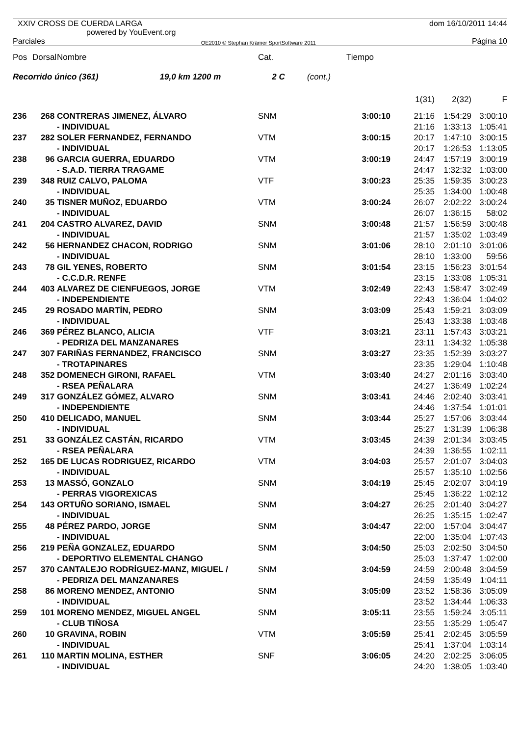XXIV CROSS DE CUERDA LARGA
powered by YouEvent.org dom 16/10/2011 14:44
Parciales OE2010 © Stephan Krämer SportSoftware 2011 Página 10
| Pos | Dorsal | Nombre | Cat. | | Tiempo | | | |
| --- | --- | --- | --- | --- | --- | --- | --- | --- |
| Recorrido único (361) 19,0 km 1200 m | | | 2 C | (cont.) | | | | |
| | | | | | | 1(31) | 2(32) | F |
| 236 | 268 | CONTRERAS JIMENEZ, ÁLVARO - INDIVIDUAL | SNM | | 3:00:10 | 21:16 21:16 | 1:54:29 1:33:13 | 3:00:10 1:05:41 |
| 237 | 282 | SOLER FERNANDEZ, FERNANDO - INDIVIDUAL | VTM | | 3:00:15 | 20:17 20:17 | 1:47:10 1:26:53 | 3:00:15 1:13:05 |
| 238 | 96 | GARCIA GUERRA, EDUARDO - S.A.D. TIERRA TRAGAME | VTM | | 3:00:19 | 24:47 24:47 | 1:57:19 1:32:32 | 3:00:19 1:03:00 |
| 239 | 348 | RUIZ CALVO, PALOMA - INDIVIDUAL | VTF | | 3:00:23 | 25:35 25:35 | 1:59:35 1:34:00 | 3:00:23 1:00:48 |
| 240 | 35 | TISNER MUÑOZ, EDUARDO - INDIVIDUAL | VTM | | 3:00:24 | 26:07 26:07 | 2:02:22 1:36:15 | 3:00:24 58:02 |
| 241 | 204 | CASTRO ALVAREZ, DAVID - INDIVIDUAL | SNM | | 3:00:48 | 21:57 21:57 | 1:56:59 1:35:02 | 3:00:48 1:03:49 |
| 242 | 56 | HERNANDEZ CHACON, RODRIGO - INDIVIDUAL | SNM | | 3:01:06 | 28:10 28:10 | 2:01:10 1:33:00 | 3:01:06 59:56 |
| 243 | 78 | GIL YENES, ROBERTO - C.C.D.R. RENFE | SNM | | 3:01:54 | 23:15 23:15 | 1:56:23 1:33:08 | 3:01:54 1:05:31 |
| 244 | 403 | ALVAREZ DE CIENFUEGOS, JORGE - INDEPENDIENTE | VTM | | 3:02:49 | 22:43 22:43 | 1:58:47 1:36:04 | 3:02:49 1:04:02 |
| 245 | 29 | ROSADO MARTÍN, PEDRO - INDIVIDUAL | SNM | | 3:03:09 | 25:43 25:43 | 1:59:21 1:33:38 | 3:03:09 1:03:48 |
| 246 | 369 | PÉREZ BLANCO, ALICIA - PEDRIZA DEL MANZANARES | VTF | | 3:03:21 | 23:11 23:11 | 1:57:43 1:34:32 | 3:03:21 1:05:38 |
| 247 | 307 | FARIÑAS FERNANDEZ, FRANCISCO - TROTAPINARES | SNM | | 3:03:27 | 23:35 23:35 | 1:52:39 1:29:04 | 3:03:27 1:10:48 |
| 248 | 352 | DOMENECH GIRONI, RAFAEL - RSEA PEÑALARA | VTM | | 3:03:40 | 24:27 24:27 | 2:01:16 1:36:49 | 3:03:40 1:02:24 |
| 249 | 317 | GONZÁLEZ GÓMEZ, ALVARO - INDEPENDIENTE | SNM | | 3:03:41 | 24:46 24:46 | 2:02:40 1:37:54 | 3:03:41 1:01:01 |
| 250 | 410 | DELICADO, MANUEL - INDIVIDUAL | SNM | | 3:03:44 | 25:27 25:27 | 1:57:06 1:31:39 | 3:03:44 1:06:38 |
| 251 | 33 | GONZÁLEZ CASTÁN, RICARDO - RSEA PEÑALARA | VTM | | 3:03:45 | 24:39 24:39 | 2:01:34 1:36:55 | 3:03:45 1:02:11 |
| 252 | 165 | DE LUCAS RODRIGUEZ, RICARDO - INDIVIDUAL | VTM | | 3:04:03 | 25:57 25:57 | 2:01:07 1:35:10 | 3:04:03 1:02:56 |
| 253 | 13 | MASSÓ, GONZALO - PERRAS VIGOREXICAS | SNM | | 3:04:19 | 25:45 25:45 | 2:02:07 1:36:22 | 3:04:19 1:02:12 |
| 254 | 143 | ORTUÑO SORIANO, ISMAEL - INDIVIDUAL | SNM | | 3:04:27 | 26:25 26:25 | 2:01:40 1:35:15 | 3:04:27 1:02:47 |
| 255 | 48 | PÉREZ PARDO, JORGE - INDIVIDUAL | SNM | | 3:04:47 | 22:00 22:00 | 1:57:04 1:35:04 | 3:04:47 1:07:43 |
| 256 | 219 | PEÑA GONZALEZ, EDUARDO - DEPORTIVO ELEMENTAL CHANGO | SNM | | 3:04:50 | 25:03 25:03 | 2:02:50 1:37:47 | 3:04:50 1:02:00 |
| 257 | 370 | CANTALEJO RODRÍGUEZ-MANZ, MIGUEL / - PEDRIZA DEL MANZANARES | SNM | | 3:04:59 | 24:59 24:59 | 2:00:48 1:35:49 | 3:04:59 1:04:11 |
| 258 | 86 | MORENO MENDEZ, ANTONIO - INDIVIDUAL | SNM | | 3:05:09 | 23:52 23:52 | 1:58:36 1:34:44 | 3:05:09 1:06:33 |
| 259 | 101 | MORENO MENDEZ, MIGUEL ANGEL - CLUB TIÑOSA | SNM | | 3:05:11 | 23:55 23:55 | 1:59:24 1:35:29 | 3:05:11 1:05:47 |
| 260 | 10 | GRAVINA, ROBIN - INDIVIDUAL | VTM | | 3:05:59 | 25:41 25:41 | 2:02:45 1:37:04 | 3:05:59 1:03:14 |
| 261 | 110 | MARTIN MOLINA, ESTHER - INDIVIDUAL | SNF | | 3:06:05 | 24:20 24:20 | 2:02:25 1:38:05 | 3:06:05 1:03:40 |